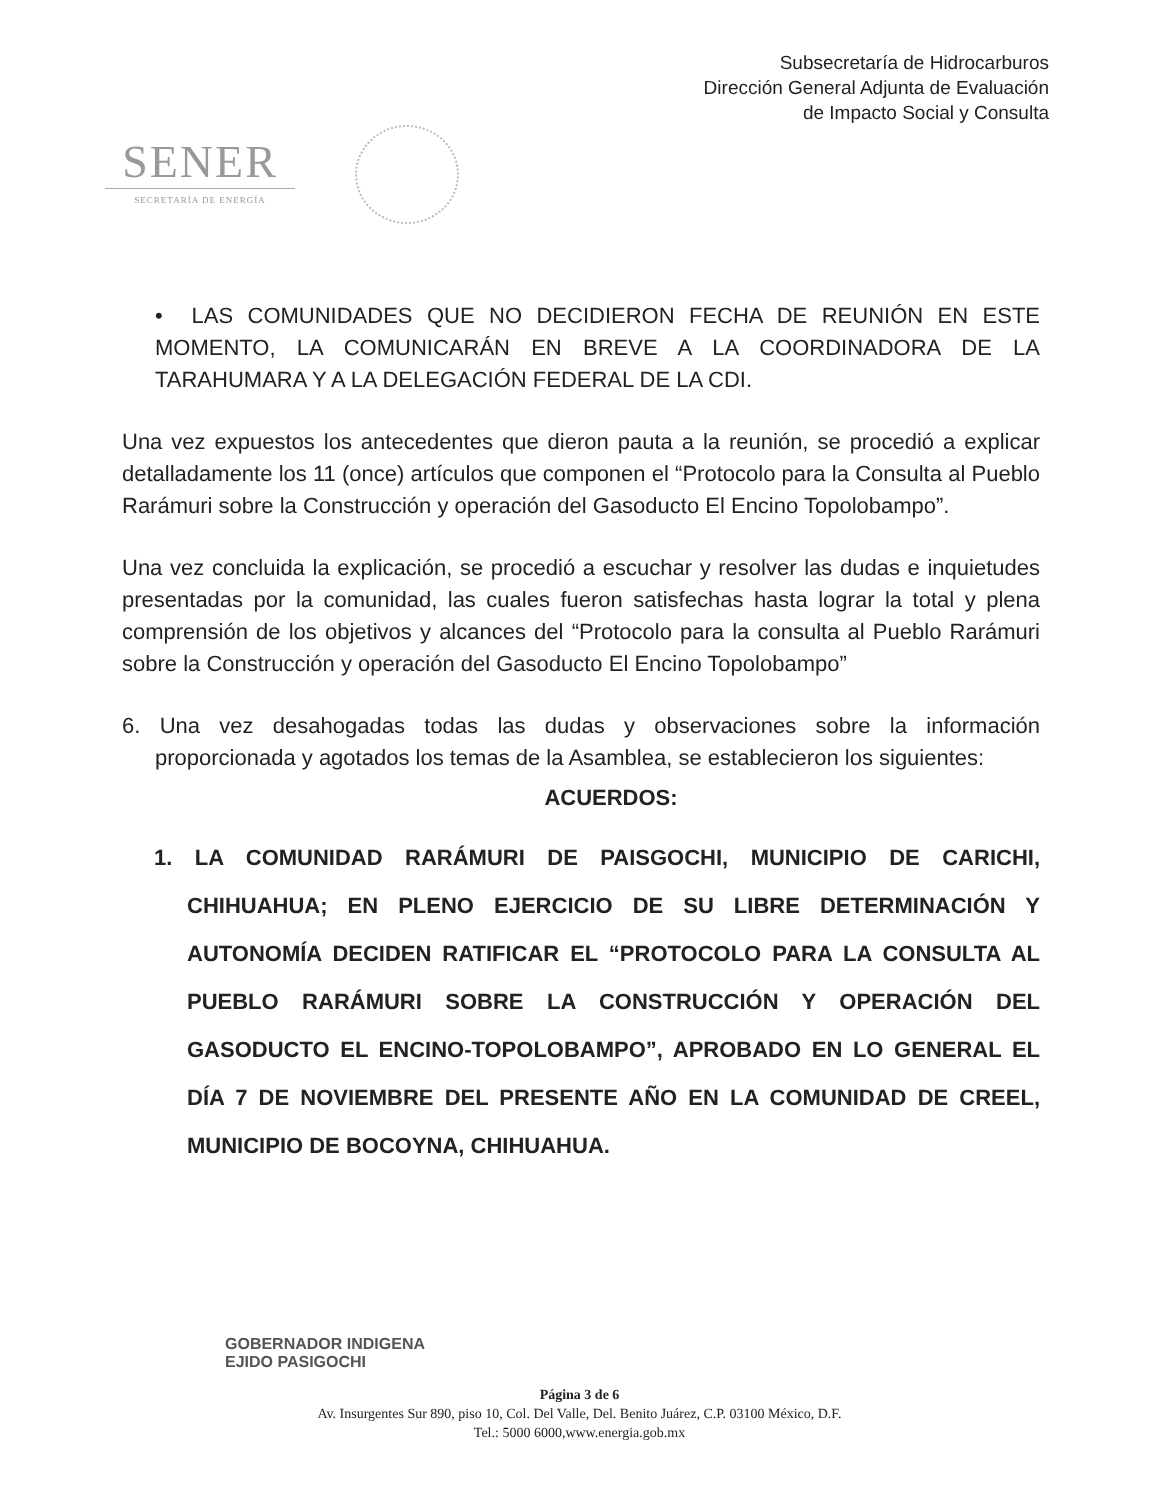Subsecretaría de Hidrocarburos
Dirección General Adjunta de Evaluación
de Impacto Social y Consulta
SENER
SECRETARÍA DE ENERGÍA
• LAS COMUNIDADES QUE NO DECIDIERON FECHA DE REUNIÓN EN ESTE MOMENTO, LA COMUNICARÁN EN BREVE A LA COORDINADORA DE LA TARAHUMARA Y A LA DELEGACIÓN FEDERAL DE LA CDI.
Una vez expuestos los antecedentes que dieron pauta a la reunión, se procedió a explicar detalladamente los 11 (once) artículos que componen el “Protocolo para la Consulta al Pueblo Rarámuri sobre la Construcción y operación del Gasoducto El Encino Topolobampo”.
Una vez concluida la explicación, se procedió a escuchar y resolver las dudas e inquietudes presentadas por la comunidad, las cuales fueron satisfechas hasta lograr la total y plena comprensión de los objetivos y alcances del “Protocolo para la consulta al Pueblo Rarámuri sobre la Construcción y operación del Gasoducto El Encino Topolobampo”
6. Una vez desahogadas todas las dudas y observaciones sobre la información proporcionada y agotados los temas de la Asamblea, se establecieron los siguientes:
ACUERDOS:
1. LA COMUNIDAD RARÁMURI DE PAISGOCHI, MUNICIPIO DE CARICHI, CHIHUAHUA; EN PLENO EJERCICIO DE SU LIBRE DETERMINACIÓN Y AUTONOMÍA DECIDEN RATIFICAR EL “PROTOCOLO PARA LA CONSULTA AL PUEBLO RARÁMURI SOBRE LA CONSTRUCCIÓN Y OPERACIÓN DEL GASODUCTO EL ENCINO-TOPOLOBAMPO”, APROBADO EN LO GENERAL EL DÍA 7 DE NOVIEMBRE DEL PRESENTE AÑO EN LA COMUNIDAD DE CREEL, MUNICIPIO DE BOCOYNA, CHIHUAHUA.
GOBERNADOR INDIGENA
EJIDO PASIGOCHI
Página 3 de 6
Av. Insurgentes Sur 890, piso 10, Col. Del Valle, Del. Benito Juárez, C.P. 03100 México, D.F.
Tel.: 5000 6000,www.energia.gob.mx